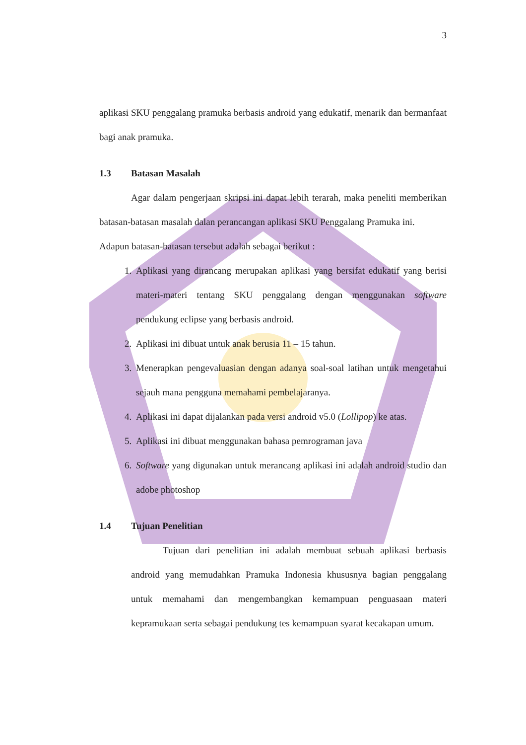3
aplikasi SKU penggalang pramuka berbasis android yang edukatif, menarik dan bermanfaat bagi anak pramuka.
1.3 Batasan Masalah
Agar dalam pengerjaan skripsi ini dapat lebih terarah, maka peneliti memberikan batasan-batasan masalah dalan perancangan aplikasi SKU Penggalang Pramuka ini.
Adapun batasan-batasan tersebut adalah sebagai berikut :
1. Aplikasi yang dirancang merupakan aplikasi yang bersifat edukatif yang berisi materi-materi tentang SKU penggalang dengan menggunakan software pendukung eclipse yang berbasis android.
2. Aplikasi ini dibuat untuk anak berusia 11 – 15 tahun.
3. Menerapkan pengevaluasian dengan adanya soal-soal latihan untuk mengetahui sejauh mana pengguna memahami pembelajaranya.
4. Aplikasi ini dapat dijalankan pada versi android v5.0 (Lollipop) ke atas.
5. Aplikasi ini dibuat menggunakan bahasa pemrograman java
6. Software yang digunakan untuk merancang aplikasi ini adalah android studio dan adobe photoshop
1.4 Tujuan Penelitian
Tujuan dari penelitian ini adalah membuat sebuah aplikasi berbasis android yang memudahkan Pramuka Indonesia khususnya bagian penggalang untuk memahami dan mengembangkan kemampuan penguasaan materi kepramukaan serta sebagai pendukung tes kemampuan syarat kecakapan umum.